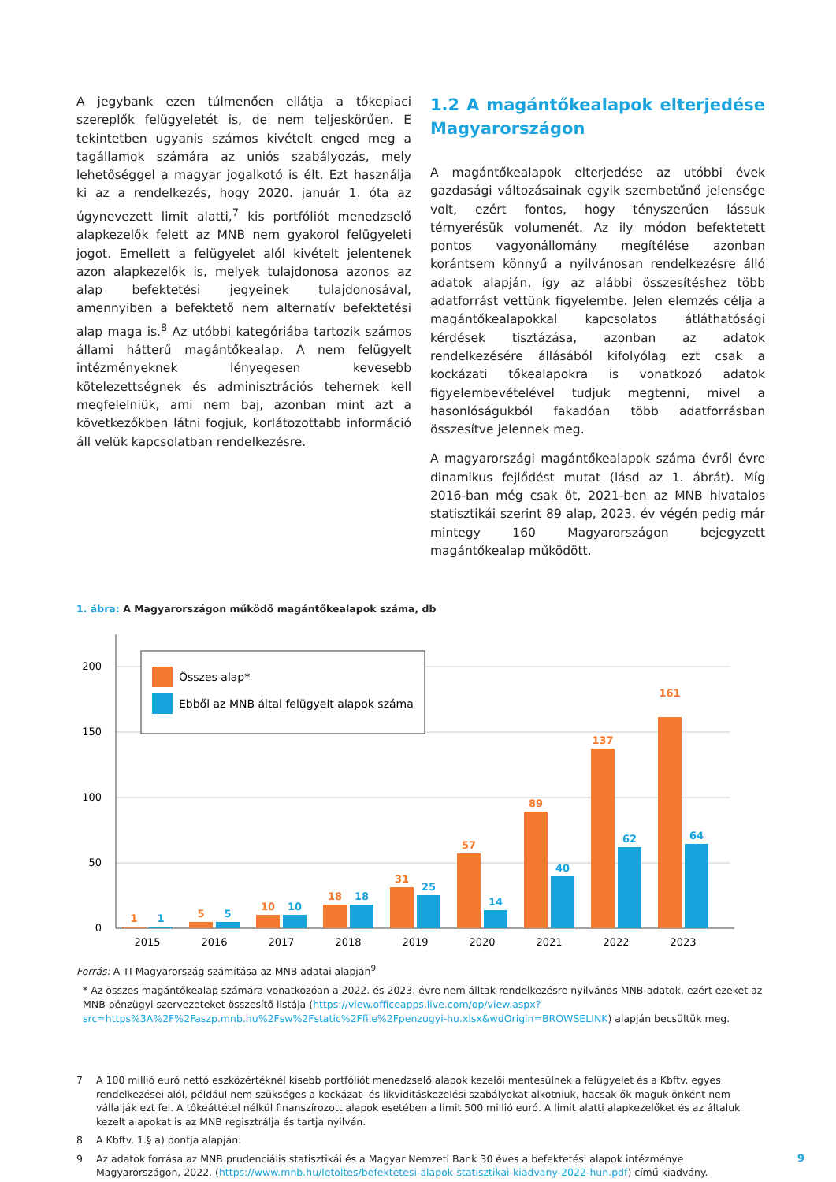A jegybank ezen túlmenően ellátja a tőkepiaci szereplők felügyeletét is, de nem teljeskörűen. E tekintetben ugyanis számos kivételt enged meg a tagállamok számára az uniós szabályozás, mely lehetőséggel a magyar jogalkotó is élt. Ezt használja ki az a rendelkezés, hogy 2020. január 1. óta az úgynevezett limit alatti,<sup>7</sup> kis portfóliót menedzselő alapkezelők felett az MNB nem gyakorol felügyeleti jogot. Emellett a felügyelet alól kivételt jelentenek azon alapkezelők is, melyek tulajdonosa azonos az alap befektetési jegyeinek tulajdonosával, amennyiben a befektető nem alternatív befektetési alap maga is.<sup>8</sup> Az utóbbi kategóriába tartozik számos állami hátterű magántőkealap. A nem felügyelt intézményeknek lényegesen kevesebb kötelezettségnek és adminisztrációs tehernek kell megfelelniük, ami nem baj, azonban mint azt a következőkben látni fogjuk, korlátozottabb információ áll velük kapcsolatban rendelkezésre.
1.2 A magántőkealapok elterjedése Magyarországon
A magántőkealapok elterjedése az utóbbi évek gazdasági változásainak egyik szembetűnő jelensége volt, ezért fontos, hogy tényszerűen lássuk térnyerésük volumenét. Az ily módon befektetett pontos vagyonállomány megítélése azonban korántsem könnyű a nyilvánosan rendelkezésre álló adatok alapján, így az alábbi összesítéshez több adatforrást vettünk figyelembe. Jelen elemzés célja a magántőkealapokkal kapcsolatos átláthatósági kérdések tisztázása, azonban az adatok rendelkezésére állásából kifolyólag ezt csak a kockázati tőkealapokra is vonatkozó adatok figyelembevételével tudjuk megtenni, mivel a hasonlóságukból fakadóan több adatforrásban összesítve jelennek meg.
A magyarországi magántőkealapok száma évről évre dinamikus fejlődést mutat (lásd az 1. ábrát). Míg 2016-ban még csak öt, 2021-ben az MNB hivatalos statisztikái szerint 89 alap, 2023. év végén pedig már mintegy 160 Magyarországon bejegyzett magántőkealap működött.
1. ábra: A Magyarországon működő magántőkealapok száma, db
200
150
100
50
0
Összes alap*
Ebből az MNB által felügyelt alapok száma
1
5
10
18
31
57
89
137
161
1
5
10
18
25
14
40
62
64
2015
2016
2017
2018
2019
2020
2021
2022
2023
Forrás: A TI Magyarország számítása az MNB adatai alapján<sup>9</sup>
* Az összes magántőkealap számára vonatkozóan a 2022. és 2023. évre nem álltak rendelkezésre nyilvános MNB-adatok, ezért ezeket az MNB pénzügyi szervezeteket összesítő listája (https://view.officeapps.live.com/op/view.aspx?src=https%3A%2F%2Faszp.mnb.hu%2Fsw%2Fstatic%2Ffile%2Fpenzugyi-hu.xlsx&wdOrigin=BROWSELINK) alapján becsültük meg.
7 A 100 millió euró nettó eszközértéknél kisebb portfóliót menedzselő alapok kezelői mentesülnek a felügyelet és a Kbftv. egyes rendelkezései alól, például nem szükséges a kockázat- és likviditáskezelési szabályokat alkotniuk, hacsak ők maguk önként nem vállalják ezt fel. A tőkeáttétel nélkül finanszírozott alapok esetében a limit 500 millió euró. A limit alatti alapkezelőket és az általuk kezelt alapokat is az MNB regisztrálja és tartja nyilván.
8 A Kbftv. 1.§ a) pontja alapján.
9 Az adatok forrása az MNB prudenciális statisztikái és a Magyar Nemzeti Bank 30 éves a befektetési alapok intézménye Magyarországon, 2022, (https://www.mnb.hu/letoltes/befektetesi-alapok-statisztikai-kiadvany-2022-hun.pdf) című kiadvány.
9